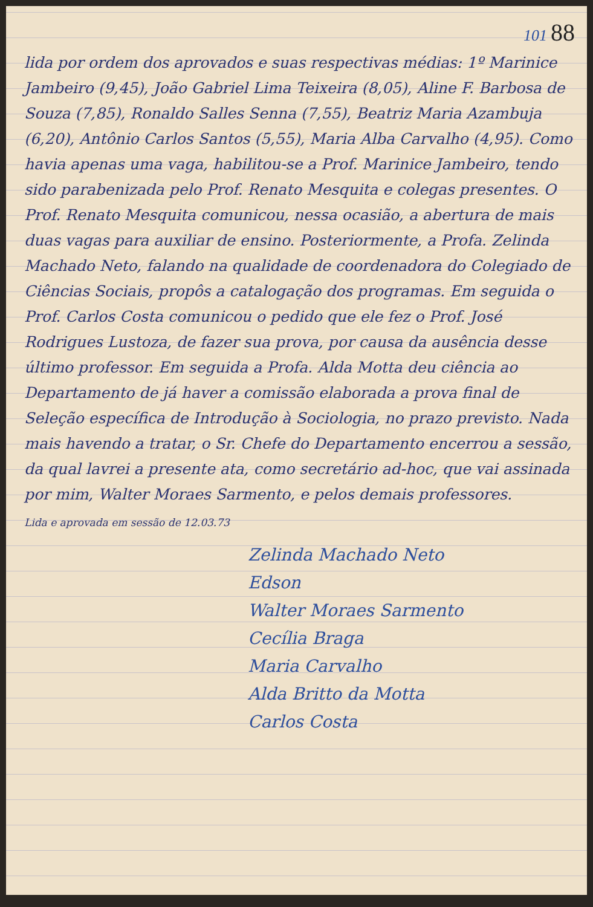101 88
lida por ordem dos aprovados e suas respectivas médias: 1º Marinice Jambeiro (9,45), João Gabriel Lima Teixeira (8,05), Aline F. Barbosa de Souza (7,85), Ronaldo Salles Senna (7,55), Beatriz Maria Azambuja (6,20), Antônio Carlos Santos (5,55), Maria Alba Carvalho (4,95). Como havia apenas uma vaga, habilitou-se a Prof. Marinice Jambeiro, tendo sido parabenizada pelo Prof. Renato Mesquita e colegas presentes. O Prof. Renato Mesquita comunicou, nessa ocasião, a abertura de mais duas vagas para auxiliar de ensino. Posteriormente, a Profa. Zelinda Machado Neto, falando na qualidade de coordenadora do Colegiado de Ciências Sociais, propôs a catalogação dos programas. Em seguida o Prof. Carlos Costa comunicou o pedido que ele fez o Prof. José Rodrigues Lustoza, de fazer sua prova, por causa da ausência desse último professor. Em seguida a Profa. Alda Motta deu ciência ao Departamento de já haver a comissão elaborada a prova final de Seleção específica de Introdução à Sociologia, no prazo previsto. Nada mais havendo a tratar, o Sr. Chefe do Departamento encerrou a sessão, da qual lavrei a presente ata, como secretário ad-hoc, que vai assinada por mim, Walter Moraes Sarmento, e pelos demais professores.
Lida e aprovada em sessão de 12.03.73
Zelinda Machado Neto
Edson
Walter Moraes Sarmento
Cecília Braga
Maria Carvalho
Alda Britto da Motta
Carlos Costa